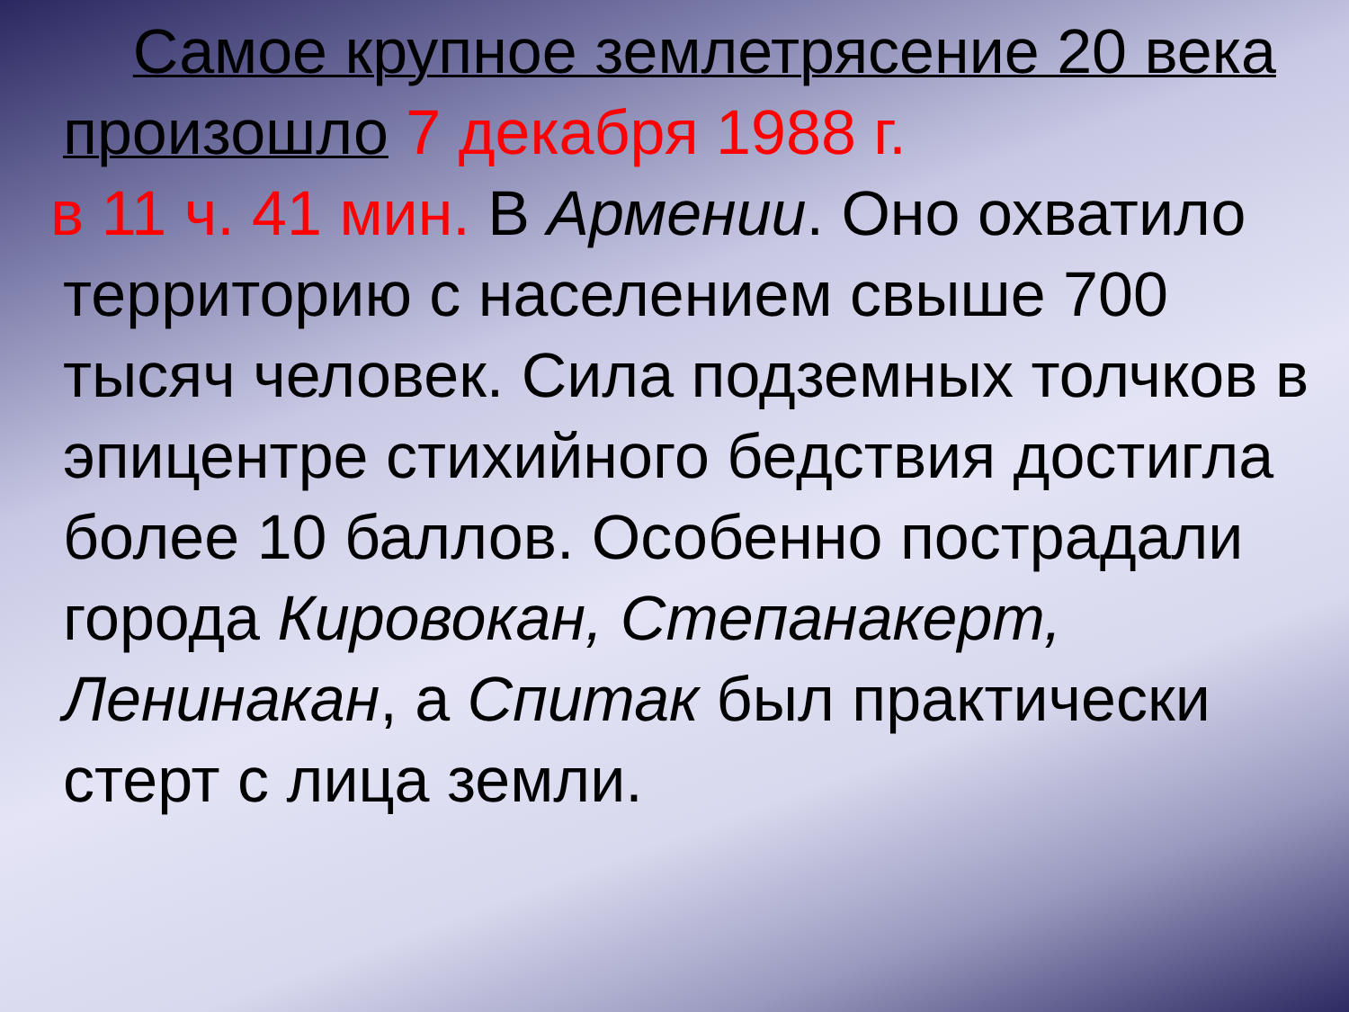Самое крупное землетрясение 20 века произошло 7 декабря 1988 г.
в 11 ч. 41 мин. В Армении. Оно охватило
территорию с населением свыше 700 тысяч человек. Сила подземных толчков в эпицентре стихийного бедствия достигла более 10 баллов. Особенно пострадали города Кировокан, Степанакерт, Ленинакан, а Спитак был практически стерт с лица земли.